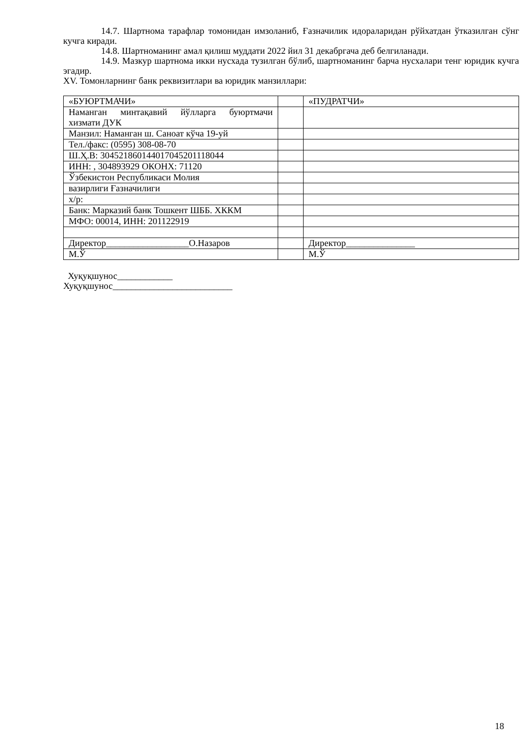14.7. Шартнома тарафлар томонидан имзоланиб, Ғазначилик идораларидан рўйхатдан ўтказилган сўнг кучга киради.
14.8. Шартноманинг амал қилиш муддати 2022 йил 31 декабргача деб белгиланади.
14.9. Мазкур шартнома икки нусхада тузилган бўлиб, шартноманинг барча нусхалари тенг юридик кучга эгадир.
XV. Томонларнинг банк реквизитлари ва юридик манзиллари:
| «БУЮРТМАЧИ» | | «ПУДРАТЧИ» |
| Наманган минтақавий йўлларга буюртмачи хизмати ДУК | | |
| Манзил: Наманган ш. Саноат кўча 19-уй | | |
| Тел./факс: (0595) 308-08-70 | | |
| Ш.Ҳ.В: 304521860144017045201118044 | | |
| ИНН: , 304893929 ОКОНХ: 71120 | | |
| Ўзбекистон Республикаси Молия | | |
| вазирлиги Ғазначилиги | | |
| х/р: | | |
| Банк: Марказий банк Тошкент ШББ. ХККМ | | |
| МФО: 00014, ИНН: 201122919 | | |
| Директор__________________О.Назаров | | Директор_______________ |
| М.Ў | | М.Ў |
Хуқуқшунос____________
Хуқуқшунос__________________________
18